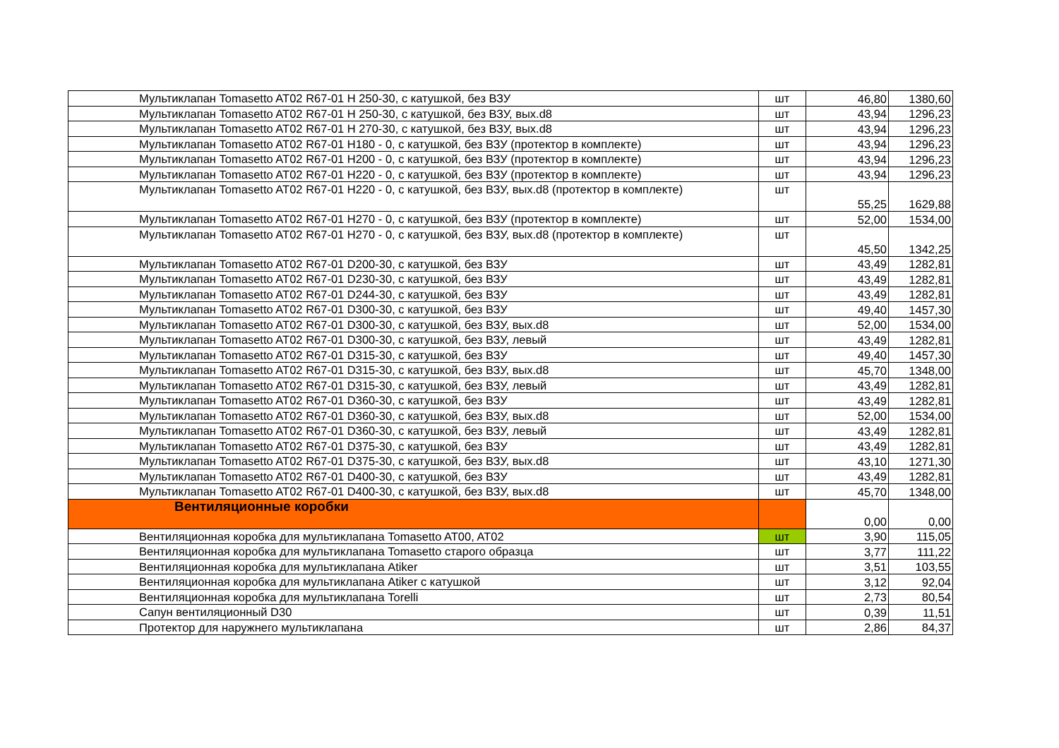| Мультиклапан Tomasetto AT02 R67-01 H 250-30, с катушкой, без ВЗУ | шт | 46,80 | 1380,60 |
| Мультиклапан Tomasetto AT02 R67-01 H 250-30, с катушкой, без ВЗУ, вых.d8 | шт | 43,94 | 1296,23 |
| Мультиклапан Tomasetto AT02 R67-01 H 270-30, с катушкой, без ВЗУ, вых.d8 | шт | 43,94 | 1296,23 |
| Мультиклапан Tomasetto AT02 R67-01 H180 - 0, с катушкой, без ВЗУ (протектор в комплекте) | шт | 43,94 | 1296,23 |
| Мультиклапан Tomasetto AT02 R67-01 H200 - 0, с катушкой, без ВЗУ (протектор в комплекте) | шт | 43,94 | 1296,23 |
| Мультиклапан Tomasetto AT02 R67-01 H220 - 0, с катушкой, без ВЗУ (протектор в комплекте) | шт | 43,94 | 1296,23 |
| Мультиклапан Tomasetto AT02 R67-01 H220 - 0, с катушкой, без ВЗУ, вых.d8 (протектор в комплекте) | шт | 55,25 | 1629,88 |
| Мультиклапан Tomasetto AT02 R67-01 H270 - 0, с катушкой, без ВЗУ (протектор в комплекте) | шт | 52,00 | 1534,00 |
| Мультиклапан Tomasetto AT02 R67-01 H270 - 0, с катушкой, без ВЗУ, вых.d8 (протектор в комплекте) | шт | 45,50 | 1342,25 |
| Мультиклапан Tomasetto AT02 R67-01 D200-30, с катушкой, без ВЗУ | шт | 43,49 | 1282,81 |
| Мультиклапан Tomasetto AT02 R67-01 D230-30, с катушкой, без ВЗУ | шт | 43,49 | 1282,81 |
| Мультиклапан Tomasetto AT02 R67-01 D244-30, с катушкой, без ВЗУ | шт | 43,49 | 1282,81 |
| Мультиклапан Tomasetto AT02 R67-01 D300-30, с катушкой, без ВЗУ | шт | 49,40 | 1457,30 |
| Мультиклапан Tomasetto AT02 R67-01 D300-30, с катушкой, без ВЗУ, вых.d8 | шт | 52,00 | 1534,00 |
| Мультиклапан Tomasetto AT02 R67-01 D300-30, с катушкой, без ВЗУ, левый | шт | 43,49 | 1282,81 |
| Мультиклапан Tomasetto AT02 R67-01 D315-30, с катушкой, без ВЗУ | шт | 49,40 | 1457,30 |
| Мультиклапан Tomasetto AT02 R67-01 D315-30, с катушкой, без ВЗУ, вых.d8 | шт | 45,70 | 1348,00 |
| Мультиклапан Tomasetto AT02 R67-01 D315-30, с катушкой, без ВЗУ, левый | шт | 43,49 | 1282,81 |
| Мультиклапан Tomasetto AT02 R67-01 D360-30, с катушкой, без ВЗУ | шт | 43,49 | 1282,81 |
| Мультиклапан Tomasetto AT02 R67-01 D360-30, с катушкой, без ВЗУ, вых.d8 | шт | 52,00 | 1534,00 |
| Мультиклапан Tomasetto AT02 R67-01 D360-30, с катушкой, без ВЗУ, левый | шт | 43,49 | 1282,81 |
| Мультиклапан Tomasetto AT02 R67-01 D375-30, с катушкой, без ВЗУ | шт | 43,49 | 1282,81 |
| Мультиклапан Tomasetto AT02 R67-01 D375-30, с катушкой, без ВЗУ, вых.d8 | шт | 43,10 | 1271,30 |
| Мультиклапан Tomasetto AT02 R67-01 D400-30, с катушкой, без ВЗУ | шт | 43,49 | 1282,81 |
| Мультиклапан Tomasetto AT02 R67-01 D400-30, с катушкой, без ВЗУ, вых.d8 | шт | 45,70 | 1348,00 |
| Вентиляционные коробки | | 0,00 | 0,00 |
| Вентиляционная коробка для мультиклапана Tomasetto AT00, AT02 | шт | 3,90 | 115,05 |
| Вентиляционная коробка для мультиклапана Tomasetto старого образца | шт | 3,77 | 111,22 |
| Вентиляционная коробка для мультиклапана Atiker | шт | 3,51 | 103,55 |
| Вентиляционная коробка для мультиклапана Atiker с катушкой | шт | 3,12 | 92,04 |
| Вентиляционная коробка для мультиклапана Torelli | шт | 2,73 | 80,54 |
| Сапун вентиляционный D30 | шт | 0,39 | 11,51 |
| Протектор для наружнего мультиклапана | шт | 2,86 | 84,37 |